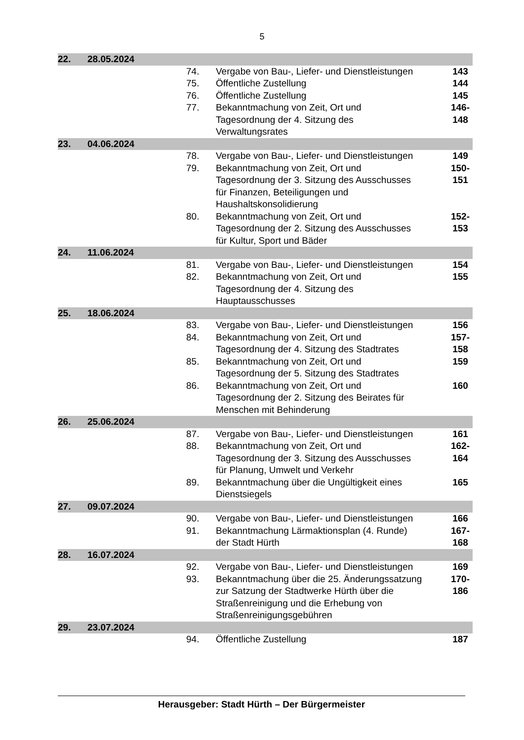5
| 22. | 28.05.2024 | | | | |
| | | | 74. | Vergabe von Bau-, Liefer- und Dienstleistungen | 143 |
| | | | 75. | Öffentliche Zustellung | 144 |
| | | | 76. | Öffentliche Zustellung | 145 |
| | | | 77. | Bekanntmachung von Zeit, Ort und Tagesordnung der 4. Sitzung des Verwaltungsrates | 146- 148 |
| 23. | 04.06.2024 | | | | |
| | | | 78. | Vergabe von Bau-, Liefer- und Dienstleistungen | 149 |
| | | | 79. | Bekanntmachung von Zeit, Ort und Tagesordnung der 3. Sitzung des Ausschusses für Finanzen, Beteiligungen und Haushaltskonsolidierung | 150- 151 |
| | | | 80. | Bekanntmachung von Zeit, Ort und Tagesordnung der 2. Sitzung des Ausschusses für Kultur, Sport und Bäder | 152- 153 |
| 24. | 11.06.2024 | | | | |
| | | | 81. | Vergabe von Bau-, Liefer- und Dienstleistungen | 154 |
| | | | 82. | Bekanntmachung von Zeit, Ort und Tagesordnung der 4. Sitzung des Hauptausschusses | 155 |
| 25. | 18.06.2024 | | | | |
| | | | 83. | Vergabe von Bau-, Liefer- und Dienstleistungen | 156 |
| | | | 84. | Bekanntmachung von Zeit, Ort und Tagesordnung der 4. Sitzung des Stadtrates | 157- 158 |
| | | | 85. | Bekanntmachung von Zeit, Ort und Tagesordnung der 5. Sitzung des Stadtrates | 159 |
| | | | 86. | Bekanntmachung von Zeit, Ort und Tagesordnung der 2. Sitzung des Beirates für Menschen mit Behinderung | 160 |
| 26. | 25.06.2024 | | | | |
| | | | 87. | Vergabe von Bau-, Liefer- und Dienstleistungen | 161 |
| | | | 88. | Bekanntmachung von Zeit, Ort und Tagesordnung der 3. Sitzung des Ausschusses für Planung, Umwelt und Verkehr | 162- 164 |
| | | | 89. | Bekanntmachung über die Ungültigkeit eines Dienstsiegels | 165 |
| 27. | 09.07.2024 | | | | |
| | | | 90. | Vergabe von Bau-, Liefer- und Dienstleistungen | 166 |
| | | | 91. | Bekanntmachung Lärmaktionsplan (4. Runde) der Stadt Hürth | 167- 168 |
| 28. | 16.07.2024 | | | | |
| | | | 92. | Vergabe von Bau-, Liefer- und Dienstleistungen | 169 |
| | | | 93. | Bekanntmachung über die 25. Änderungssatzung zur Satzung der Stadtwerke Hürth über die Straßenreinigung und die Erhebung von Straßenreinigungsgebühren | 170- 186 |
| 29. | 23.07.2024 | | | | |
| | | | 94. | Öffentliche Zustellung | 187 |
Herausgeber: Stadt Hürth – Der Bürgermeister